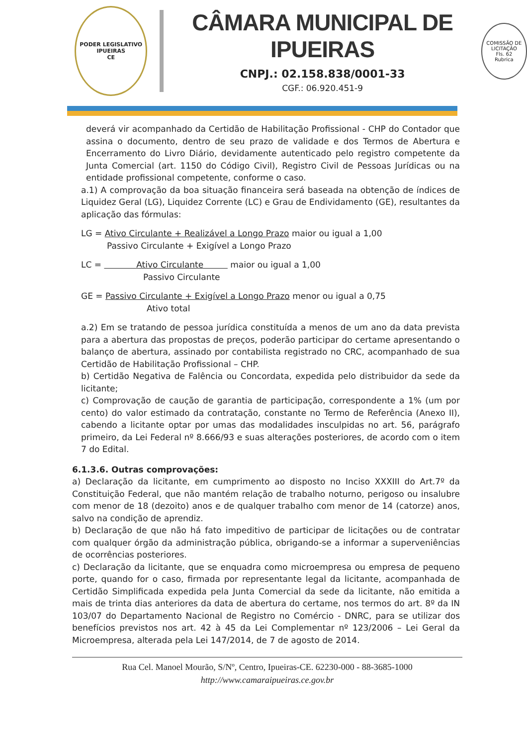PODER LEGISLATIVO
IPUEIRAS
CE
CÂMARA MUNICIPAL DE IPUEIRAS
CNPJ.: 02.158.838/0001-33
CGF.: 06.920.451-9
COMISSÃO DE LICITAÇÃO
Fls. 62
Rubrica
deverá vir acompanhado da Certidão de Habilitação Profissional - CHP do Contador que assina o documento, dentro de seu prazo de validade e dos Termos de Abertura e Encerramento do Livro Diário, devidamente autenticado pelo registro competente da Junta Comercial (art. 1150 do Código Civil), Registro Civil de Pessoas Jurídicas ou na entidade profissional competente, conforme o caso.
a.1) A comprovação da boa situação financeira será baseada na obtenção de índices de Liquidez Geral (LG), Liquidez Corrente (LC) e Grau de Endividamento (GE), resultantes da aplicação das fórmulas:
LG = Ativo Circulante + Realizável a Longo Prazo maior ou igual a 1,00
Passivo Circulante + Exigível a Longo Prazo
LC = Ativo Circulante maior ou igual a 1,00
Passivo Circulante
GE = Passivo Circulante + Exigível a Longo Prazo menor ou igual a 0,75
Ativo total
a.2) Em se tratando de pessoa jurídica constituída a menos de um ano da data prevista para a abertura das propostas de preços, poderão participar do certame apresentando o balanço de abertura, assinado por contabilista registrado no CRC, acompanhado de sua Certidão de Habilitação Profissional – CHP.
b) Certidão Negativa de Falência ou Concordata, expedida pelo distribuidor da sede da licitante;
c) Comprovação de caução de garantia de participação, correspondente a 1% (um por cento) do valor estimado da contratação, constante no Termo de Referência (Anexo II), cabendo a licitante optar por umas das modalidades insculpidas no art. 56, parágrafo primeiro, da Lei Federal nº 8.666/93 e suas alterações posteriores, de acordo com o item 7 do Edital.
6.1.3.6. Outras comprovações:
a) Declaração da licitante, em cumprimento ao disposto no Inciso XXXIII do Art.7º da Constituição Federal, que não mantém relação de trabalho noturno, perigoso ou insalubre com menor de 18 (dezoito) anos e de qualquer trabalho com menor de 14 (catorze) anos, salvo na condição de aprendiz.
b) Declaração de que não há fato impeditivo de participar de licitações ou de contratar com qualquer órgão da administração pública, obrigando-se a informar a superveniências de ocorrências posteriores.
c) Declaração da licitante, que se enquadra como microempresa ou empresa de pequeno porte, quando for o caso, firmada por representante legal da licitante, acompanhada de Certidão Simplificada expedida pela Junta Comercial da sede da licitante, não emitida a mais de trinta dias anteriores da data de abertura do certame, nos termos do art. 8º da IN 103/07 do Departamento Nacional de Registro no Comércio - DNRC, para se utilizar dos benefícios previstos nos art. 42 à 45 da Lei Complementar nº 123/2006 – Lei Geral da Microempresa, alterada pela Lei 147/2014, de 7 de agosto de 2014.
Rua Cel. Manoel Mourão, S/Nº, Centro, Ipueiras-CE. 62230-000 - 88-3685-1000
http://www.camaraipueiras.ce.gov.br